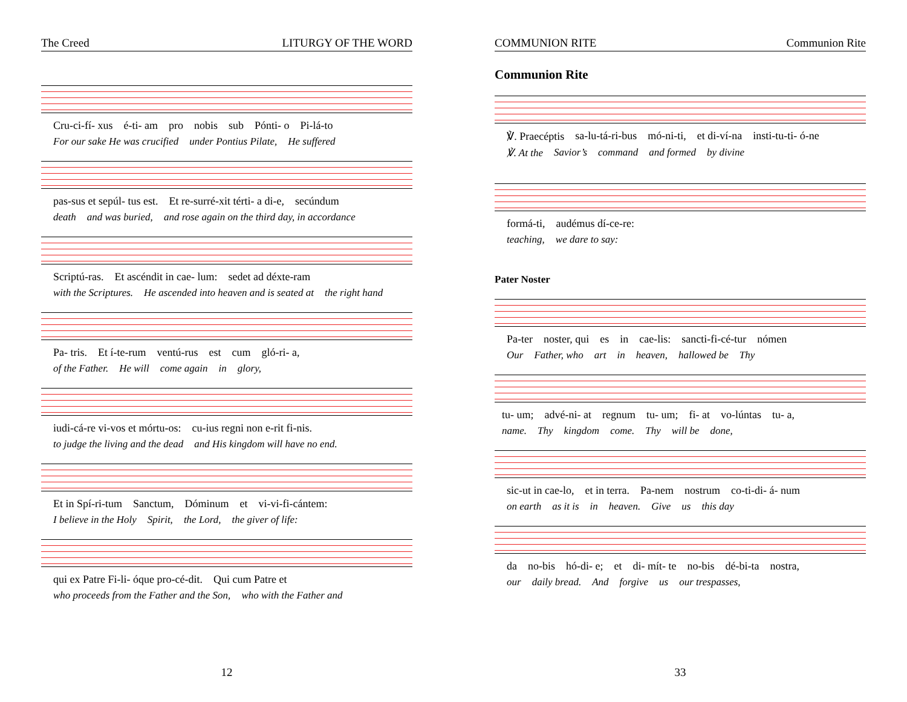The Creed LITURGY OF THE WORD
Cru-ci-fí- xus é-ti- am pro nobis sub Pónti- o Pi-lá-to
For our sake He was crucified under Pontius Pilate, He suffered
pas-sus et sepúl- tus est. Et re-surré-xit térti- a di-e, secúndum
death and was buried, and rose again on the third day, in accordance
Scriptú-ras. Et ascéndit in cae- lum: sedet ad déxte-ram
with the Scriptures. He ascended into heaven and is seated at the right hand
Pa- tris. Et í-te-rum ventú-rus est cum gló-ri- a,
of the Father. He will come again in glory,
iudi-cá-re vi-vos et mórtu-os: cu-ius regni non e-rit fi-nis.
to judge the living and the dead and His kingdom will have no end.
Et in Spí-ri-tum Sanctum, Dóminum et vi-vi-fi-cántem:
I believe in the Holy Spirit, the Lord, the giver of life:
qui ex Patre Fi-li- óque pro-cé-dit. Qui cum Patre et
who proceeds from the Father and the Son, who with the Father and
12
COMMUNION RITE Communion Rite
Communion Rite
℣. Praecéptis sa-lu-tá-ri-bus mó-ni-ti, et di-ví-na insti-tu-ti- ó-ne
℣. At the Savior’s command and formed by divine
formá-ti, audémus dí-ce-re:
teaching, we dare to say:
Pater Noster
Pa-ter noster, qui es in cae-lis: sancti-fi-cé-tur nómen
Our Father, who art in heaven, hallowed be Thy
tu- um; advé-ni- at regnum tu- um; fi- at vo-lúntas tu- a,
name. Thy kingdom come. Thy will be done,
sic-ut in cae-lo, et in terra. Pa-nem nostrum co-ti-di- á- num
on earth as it is in heaven. Give us this day
da no-bis hó-di- e; et di- mít- te no-bis dé-bi-ta nostra,
our daily bread. And forgive us our trespasses,
33